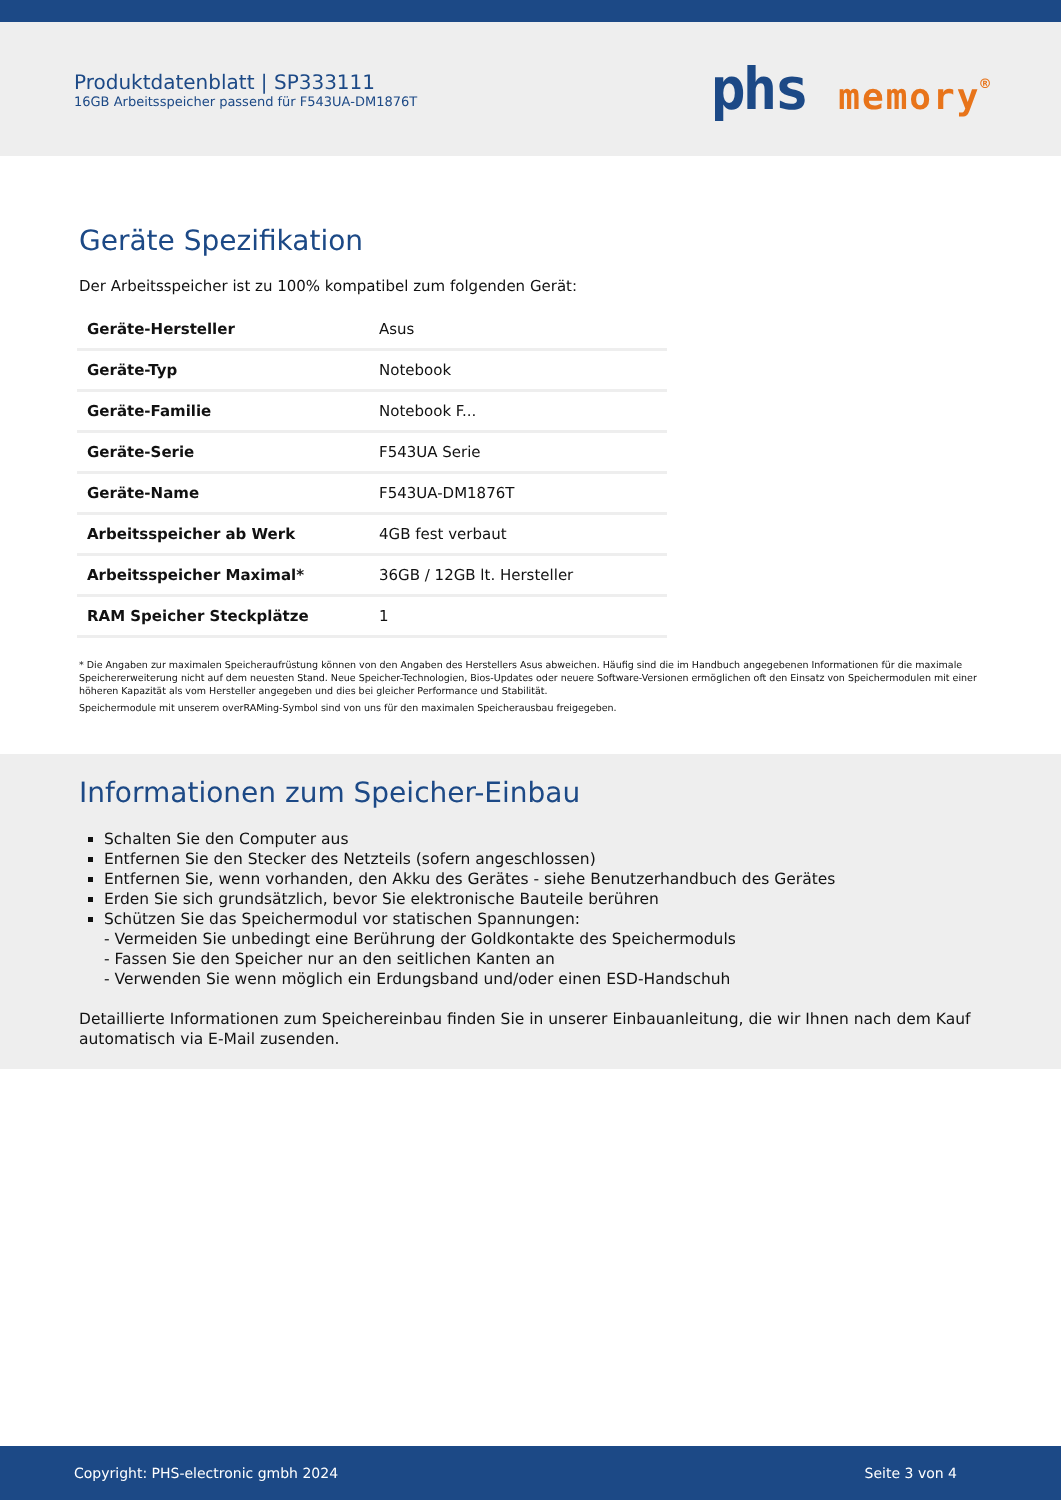Produktdatenblatt | SP333111
16GB Arbeitsspeicher passend für F543UA-DM1876T
phs memory<sup>®</sup>
Geräte Spezifikation
Der Arbeitsspeicher ist zu 100% kompatibel zum folgenden Gerät:
| Geräte-Hersteller | Asus |
| Geräte-Typ | Notebook |
| Geräte-Familie | Notebook F... |
| Geräte-Serie | F543UA Serie |
| Geräte-Name | F543UA-DM1876T |
| Arbeitsspeicher ab Werk | 4GB fest verbaut |
| Arbeitsspeicher Maximal* | 36GB / 12GB lt. Hersteller |
| RAM Speicher Steckplätze | 1 |
* Die Angaben zur maximalen Speicheraufrüstung können von den Angaben des Herstellers Asus abweichen. Häufig sind die im Handbuch angegebenen Informationen für die maximale Speichererweiterung nicht auf dem neuesten Stand. Neue Speicher-Technologien, Bios-Updates oder neuere Software-Versionen ermöglichen oft den Einsatz von Speichermodulen mit einer höheren Kapazität als vom Hersteller angegeben und dies bei gleicher Performance und Stabilität.
Speichermodule mit unserem overRAMing-Symbol sind von uns für den maximalen Speicherausbau freigegeben.
Informationen zum Speicher-Einbau
Schalten Sie den Computer aus
Entfernen Sie den Stecker des Netzteils (sofern angeschlossen)
Entfernen Sie, wenn vorhanden, den Akku des Gerätes - siehe Benutzerhandbuch des Gerätes
Erden Sie sich grundsätzlich, bevor Sie elektronische Bauteile berühren
Schützen Sie das Speichermodul vor statischen Spannungen:
- Vermeiden Sie unbedingt eine Berührung der Goldkontakte des Speichermoduls
- Fassen Sie den Speicher nur an den seitlichen Kanten an
- Verwenden Sie wenn möglich ein Erdungsband und/oder einen ESD-Handschuh
Detaillierte Informationen zum Speichereinbau finden Sie in unserer Einbauanleitung, die wir Ihnen nach dem Kauf automatisch via E-Mail zusenden.
Copyright: PHS-electronic gmbh 2024 Seite 3 von 4